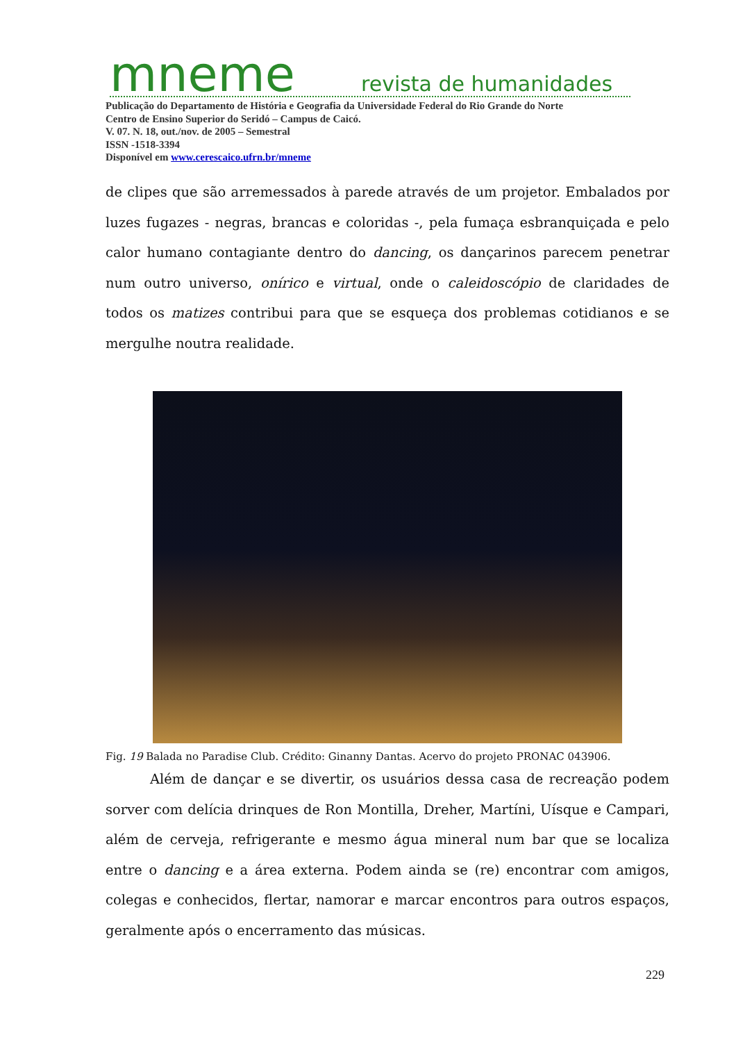mneme
revista de humanidades
Publicação do Departamento de História e Geografia da Universidade Federal do Rio Grande do Norte
Centro de Ensino Superior do Seridó – Campus de Caicó.
V. 07. N. 18, out./nov. de 2005 – Semestral
ISSN -1518-3394
Disponível em www.cerescaico.ufrn.br/mneme
de clipes que são arremessados à parede através de um projetor. Embalados por luzes fugazes - negras, brancas e coloridas -, pela fumaça esbranquiçada e pelo calor humano contagiante dentro do dancing, os dançarinos parecem penetrar num outro universo, onírico e virtual, onde o caleidoscópio de claridades de todos os matizes contribui para que se esqueça dos problemas cotidianos e se mergulhe noutra realidade.
Fig. 19 Balada no Paradise Club. Crédito: Ginanny Dantas. Acervo do projeto PRONAC 043906.
Além de dançar e se divertir, os usuários dessa casa de recreação podem sorver com delícia drinques de Ron Montilla, Dreher, Martíni, Uísque e Campari, além de cerveja, refrigerante e mesmo água mineral num bar que se localiza entre o dancing e a área externa. Podem ainda se (re) encontrar com amigos, colegas e conhecidos, flertar, namorar e marcar encontros para outros espaços, geralmente após o encerramento das músicas.
229